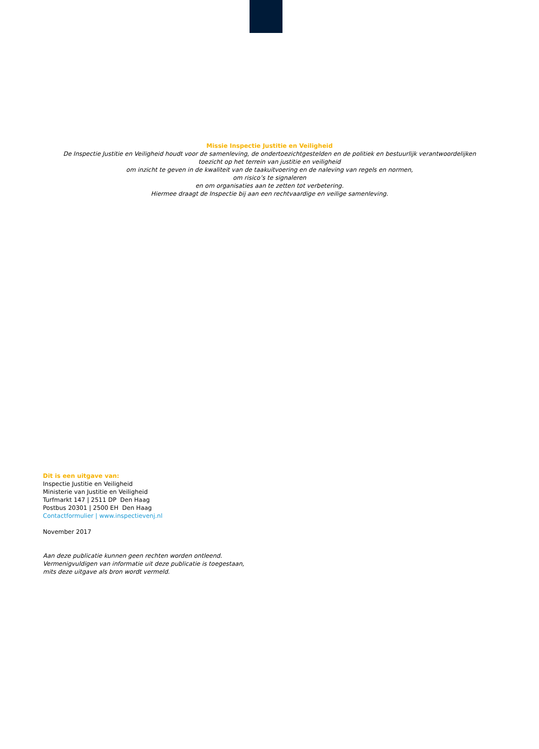Missie Inspectie Justitie en Veiligheid
De Inspectie Justitie en Veiligheid houdt voor de samenleving, de ondertoezichtgestelden en de politiek en bestuurlijk verantwoordelijken
toezicht op het terrein van justitie en veiligheid
om inzicht te geven in de kwaliteit van de taakuitvoering en de naleving van regels en normen,
om risico’s te signaleren
en om organisaties aan te zetten tot verbetering.
Hiermee draagt de Inspectie bij aan een rechtvaardige en veilige samenleving.
Dit is een uitgave van:
Inspectie Justitie en Veiligheid
Ministerie van Justitie en Veiligheid
Turfmarkt 147 | 2511 DP Den Haag
Postbus 20301 | 2500 EH Den Haag
Contactformulier | www.inspectievenj.nl
November 2017
Aan deze publicatie kunnen geen rechten worden ontleend.
Vermenigvuldigen van informatie uit deze publicatie is toegestaan,
mits deze uitgave als bron wordt vermeld.